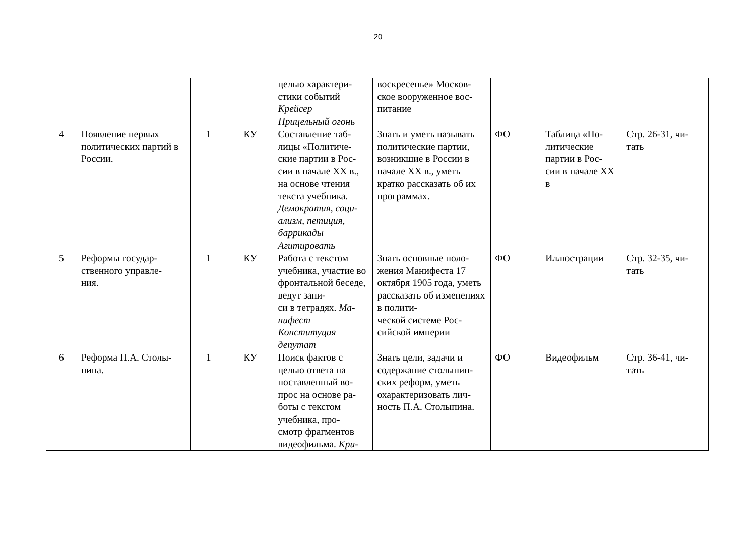20
| | | | | целью характери- стики событий Крейсер Прицельный огонь | воскресенье» Москов- ское вооруженное вос- питание | | | |
| 4 | Появление первых политических партий в России. | 1 | КУ | Составление таб- лицы «Политиче- ские партии в Рос- сии в начале XX в., на основе чтения текста учебника. Демократия, соци- ализм, петиция, баррикады Агитировать | Знать и уметь называть политические партии, возникшие в России в начале XX в., уметь кратко рассказать об их программах. | ФО | Таблица «По- литические партии в Рос- сии в начале XX в | Стр. 26-31, чи- тать |
| 5 | Реформы государ- ственного управле- ния. | 1 | КУ | Работа с текстом учебника, участие во фронтальной беседе, ведут запи- си в тетрадях. Ма- нифест Конституция депутат | Знать основные поло- жения Манифеста 17 октября 1905 года, уметь рассказать об изменениях в полити- ческой системе Рос- сийской империи | ФО | Иллюстрации | Стр. 32-35, чи- тать |
| 6 | Реформа П.А. Столы- пина. | 1 | КУ | Поиск фактов с целью ответа на поставленный во- прос на основе ра- боты с текстом учебника, про- смотр фрагментов видеофильма. Кри- | Знать цели, задачи и содержание столыпин- ских реформ, уметь охарактеризовать лич- ность П.А. Столыпина. | ФО | Видеофильм | Стр. 36-41, чи- тать |